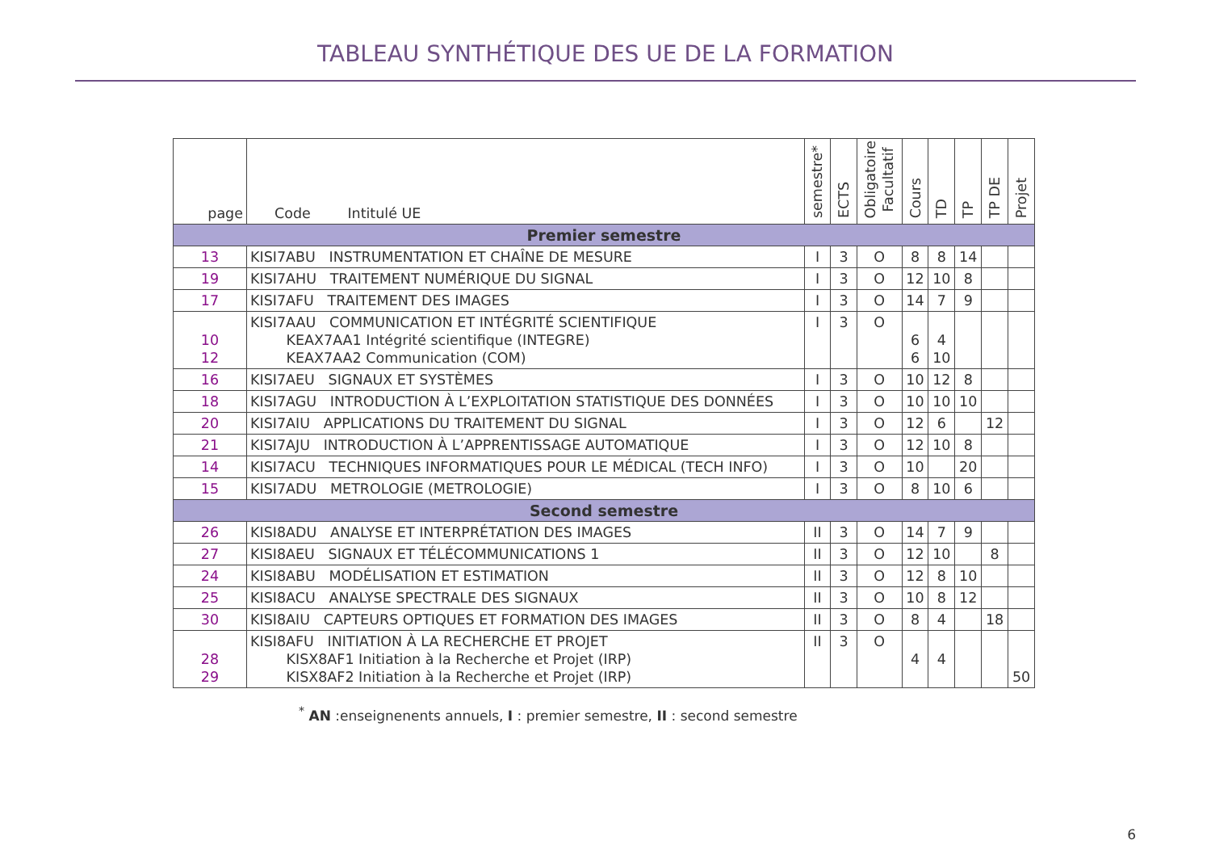TABLEAU SYNTHÉTIQUE DES UE DE LA FORMATION
| page | Code Intitulé UE | semestre* | ECTS | Obligatoire Facultatif | Cours | TD | TP | TP DE | Projet |
| --- | --- | --- | --- | --- | --- | --- | --- | --- | --- |
| Premier semestre | | | | | | | | | |
| 13 | KISI7ABU INSTRUMENTATION ET CHAÎNE DE MESURE | I | 3 | O | 8 | 8 | 14 | | |
| 19 | KISI7AHU TRAITEMENT NUMÉRIQUE DU SIGNAL | I | 3 | O | 12 | 10 | 8 | | |
| 17 | KISI7AFU TRAITEMENT DES IMAGES | I | 3 | O | 14 | 7 | 9 | | |
| 10 12 | KISI7AAU COMMUNICATION ET INTÉGRITÉ SCIENTIFIQUE KEAX7AA1 Intégrité scientifique (INTEGRE) KEAX7AA2 Communication (COM) | I | 3 | O | 6 6 | 4 10 | | | |
| 16 | KISI7AEU SIGNAUX ET SYSTÈMES | I | 3 | O | 10 | 12 | 8 | | |
| 18 | KISI7AGU INTRODUCTION À L’EXPLOITATION STATISTIQUE DES DONNÉES | I | 3 | O | 10 | 10 | 10 | | |
| 20 | KISI7AIU APPLICATIONS DU TRAITEMENT DU SIGNAL | I | 3 | O | 12 | 6 | | 12 | |
| 21 | KISI7AJU INTRODUCTION À L’APPRENTISSAGE AUTOMATIQUE | I | 3 | O | 12 | 10 | 8 | | |
| 14 | KISI7ACU TECHNIQUES INFORMATIQUES POUR LE MÉDICAL (TECH INFO) | I | 3 | O | 10 | | 20 | | |
| 15 | KISI7ADU METROLOGIE (METROLOGIE) | I | 3 | O | 8 | 10 | 6 | | |
| Second semestre | | | | | | | | | |
| 26 | KISI8ADU ANALYSE ET INTERPRÉTATION DES IMAGES | II | 3 | O | 14 | 7 | 9 | | |
| 27 | KISI8AEU SIGNAUX ET TÉLÉCOMMUNICATIONS 1 | II | 3 | O | 12 | 10 | | 8 | |
| 24 | KISI8ABU MODÉLISATION ET ESTIMATION | II | 3 | O | 12 | 8 | 10 | | |
| 25 | KISI8ACU ANALYSE SPECTRALE DES SIGNAUX | II | 3 | O | 10 | 8 | 12 | | |
| 30 | KISI8AIU CAPTEURS OPTIQUES ET FORMATION DES IMAGES | II | 3 | O | 8 | 4 | | 18 | |
| 28 29 | KISI8AFU INITIATION À LA RECHERCHE ET PROJET KISX8AF1 Initiation à la Recherche et Projet (IRP) KISX8AF2 Initiation à la Recherche et Projet (IRP) | II | 3 | O | 4 | 4 | | | 50 |
<sup>*</sup> AN :enseignenents annuels, I : premier semestre, II : second semestre
6